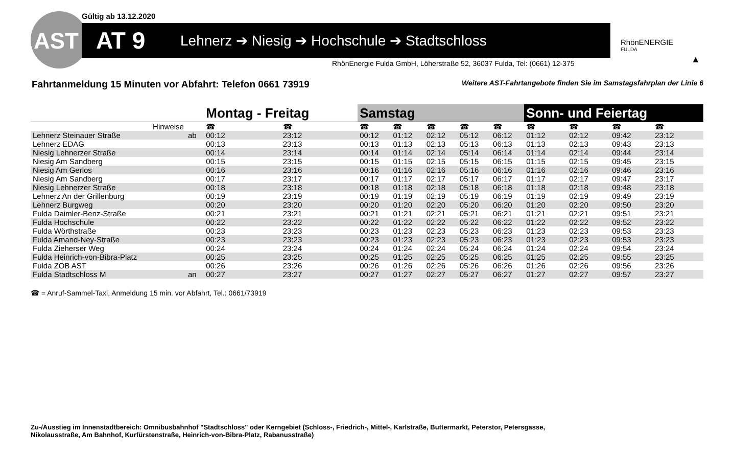Gültig ab 13.12.2020
AT 9 Lehnerz ➔ Niesig ➔ Hochschule ➔ Stadtschloss
AST
RhönEnergie Fulda GmbH, Löherstraße 52, 36037 Fulda, Tel: (0661) 12-375
RhönENERGIE
FULDA
▲
Fahrtanmeldung 15 Minuten vor Abfahrt: Telefon 0661 73919
Weitere AST-Fahrtangebote finden Sie im Samstagsfahrplan der Linie 6
| | | Montag - Freitag | | Samstag | | | | | Sonn- und Feiertag | | | | |
| --- | --- | --- | --- | --- | --- | --- | --- | --- | --- | --- | --- | --- | --- |
| Hinweise | | ☎ | ☎ | ☎ | ☎ | ☎ | ☎ | ☎ | ☎ | ☎ | ☎ | ☎ | |
| Lehnerz Steinauer Straße | ab | 00:12 | 23:12 | 00:12 | 01:12 | 02:12 | 05:12 | 06:12 | 01:12 | 02:12 | 09:42 | 23:12 | |
| Lehnerz EDAG | | 00:13 | 23:13 | 00:13 | 01:13 | 02:13 | 05:13 | 06:13 | 01:13 | 02:13 | 09:43 | 23:13 | |
| Niesig Lehnerzer Straße | | 00:14 | 23:14 | 00:14 | 01:14 | 02:14 | 05:14 | 06:14 | 01:14 | 02:14 | 09:44 | 23:14 | |
| Niesig Am Sandberg | | 00:15 | 23:15 | 00:15 | 01:15 | 02:15 | 05:15 | 06:15 | 01:15 | 02:15 | 09:45 | 23:15 | |
| Niesig Am Gerlos | | 00:16 | 23:16 | 00:16 | 01:16 | 02:16 | 05:16 | 06:16 | 01:16 | 02:16 | 09:46 | 23:16 | |
| Niesig Am Sandberg | | 00:17 | 23:17 | 00:17 | 01:17 | 02:17 | 05:17 | 06:17 | 01:17 | 02:17 | 09:47 | 23:17 | |
| Niesig Lehnerzer Straße | | 00:18 | 23:18 | 00:18 | 01:18 | 02:18 | 05:18 | 06:18 | 01:18 | 02:18 | 09:48 | 23:18 | |
| Lehnerz An der Grillenburg | | 00:19 | 23:19 | 00:19 | 01:19 | 02:19 | 05:19 | 06:19 | 01:19 | 02:19 | 09:49 | 23:19 | |
| Lehnerz Burgweg | | 00:20 | 23:20 | 00:20 | 01:20 | 02:20 | 05:20 | 06:20 | 01:20 | 02:20 | 09:50 | 23:20 | |
| Fulda Daimler-Benz-Straße | | 00:21 | 23:21 | 00:21 | 01:21 | 02:21 | 05:21 | 06:21 | 01:21 | 02:21 | 09:51 | 23:21 | |
| Fulda Hochschule | | 00:22 | 23:22 | 00:22 | 01:22 | 02:22 | 05:22 | 06:22 | 01:22 | 02:22 | 09:52 | 23:22 | |
| Fulda Wörthstraße | | 00:23 | 23:23 | 00:23 | 01:23 | 02:23 | 05:23 | 06:23 | 01:23 | 02:23 | 09:53 | 23:23 | |
| Fulda Amand-Ney-Straße | | 00:23 | 23:23 | 00:23 | 01:23 | 02:23 | 05:23 | 06:23 | 01:23 | 02:23 | 09:53 | 23:23 | |
| Fulda Zieherser Weg | | 00:24 | 23:24 | 00:24 | 01:24 | 02:24 | 05:24 | 06:24 | 01:24 | 02:24 | 09:54 | 23:24 | |
| Fulda Heinrich-von-Bibra-Platz | | 00:25 | 23:25 | 00:25 | 01:25 | 02:25 | 05:25 | 06:25 | 01:25 | 02:25 | 09:55 | 23:25 | |
| Fulda ZOB AST | | 00:26 | 23:26 | 00:26 | 01:26 | 02:26 | 05:26 | 06:26 | 01:26 | 02:26 | 09:56 | 23:26 | |
| Fulda Stadtschloss M | an | 00:27 | 23:27 | 00:27 | 01:27 | 02:27 | 05:27 | 06:27 | 01:27 | 02:27 | 09:57 | 23:27 | |
☎ = Anruf-Sammel-Taxi, Anmeldung 15 min. vor Abfahrt, Tel.: 0661/73919
Zu-/Ausstieg im Innenstadtbereich: Omnibusbahnhof "Stadtschloss" oder Kerngebiet (Schloss-, Friedrich-, Mittel-, Karlstraße, Buttermarkt, Peterstor, Petersgasse,
Nikolausstraße, Am Bahnhof, Kurfürstenstraße, Heinrich-von-Bibra-Platz, Rabanusstraße)